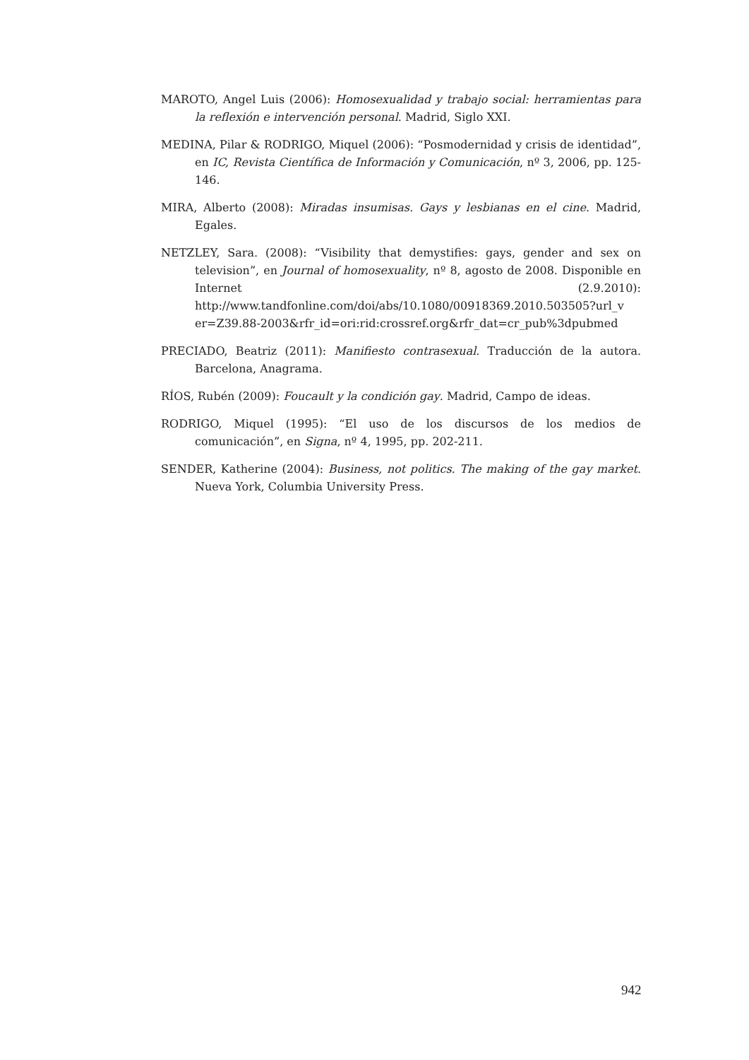MAROTO, Angel Luis (2006): Homosexualidad y trabajo social: herramientas para la reflexión e intervención personal. Madrid, Siglo XXI.
MEDINA, Pilar & RODRIGO, Miquel (2006): “Posmodernidad y crisis de identidad”, en IC, Revista Científica de Información y Comunicación, nº 3, 2006, pp. 125-146.
MIRA, Alberto (2008): Miradas insumisas. Gays y lesbianas en el cine. Madrid, Egales.
NETZLEY, Sara. (2008): “Visibility that demystifies: gays, gender and sex on television”, en Journal of homosexuality, nº 8, agosto de 2008. Disponible en Internet (2.9.2010): http://www.tandfonline.com/doi/abs/10.1080/00918369.2010.503505?url_v er=Z39.88-2003&rfr_id=ori:rid:crossref.org&rfr_dat=cr_pub%3dpubmed
PRECIADO, Beatriz (2011): Manifiesto contrasexual. Traducción de la autora. Barcelona, Anagrama.
RÍOS, Rubén (2009): Foucault y la condición gay. Madrid, Campo de ideas.
RODRIGO, Miquel (1995): “El uso de los discursos de los medios de comunicación”, en Signa, nº 4, 1995, pp. 202-211.
SENDER, Katherine (2004): Business, not politics. The making of the gay market. Nueva York, Columbia University Press.
942